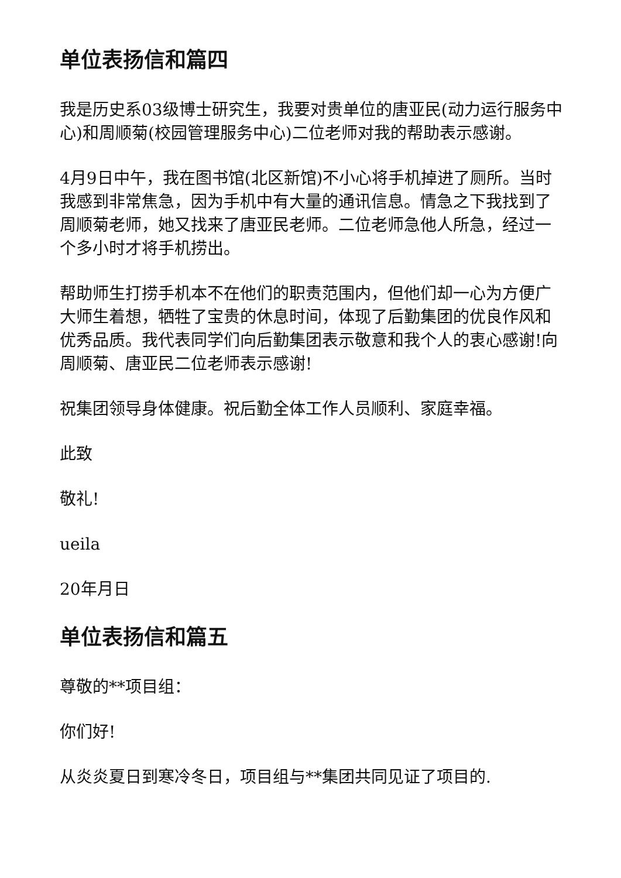单位表扬信和篇四
我是历史系03级博士研究生，我要对贵单位的唐亚民(动力运行服务中心)和周顺菊(校园管理服务中心)二位老师对我的帮助表示感谢。
4月9日中午，我在图书馆(北区新馆)不小心将手机掉进了厕所。当时我感到非常焦急，因为手机中有大量的通讯信息。情急之下我找到了周顺菊老师，她又找来了唐亚民老师。二位老师急他人所急，经过一个多小时才将手机捞出。
帮助师生打捞手机本不在他们的职责范围内，但他们却一心为方便广大师生着想，牺牲了宝贵的休息时间，体现了后勤集团的优良作风和优秀品质。我代表同学们向后勤集团表示敬意和我个人的衷心感谢!向周顺菊、唐亚民二位老师表示感谢!
祝集团领导身体健康。祝后勤全体工作人员顺利、家庭幸福。
此致
敬礼!
ueila
20年月日
单位表扬信和篇五
尊敬的**项目组：
你们好!
从炎炎夏日到寒冷冬日，项目组与**集团共同见证了项目的.